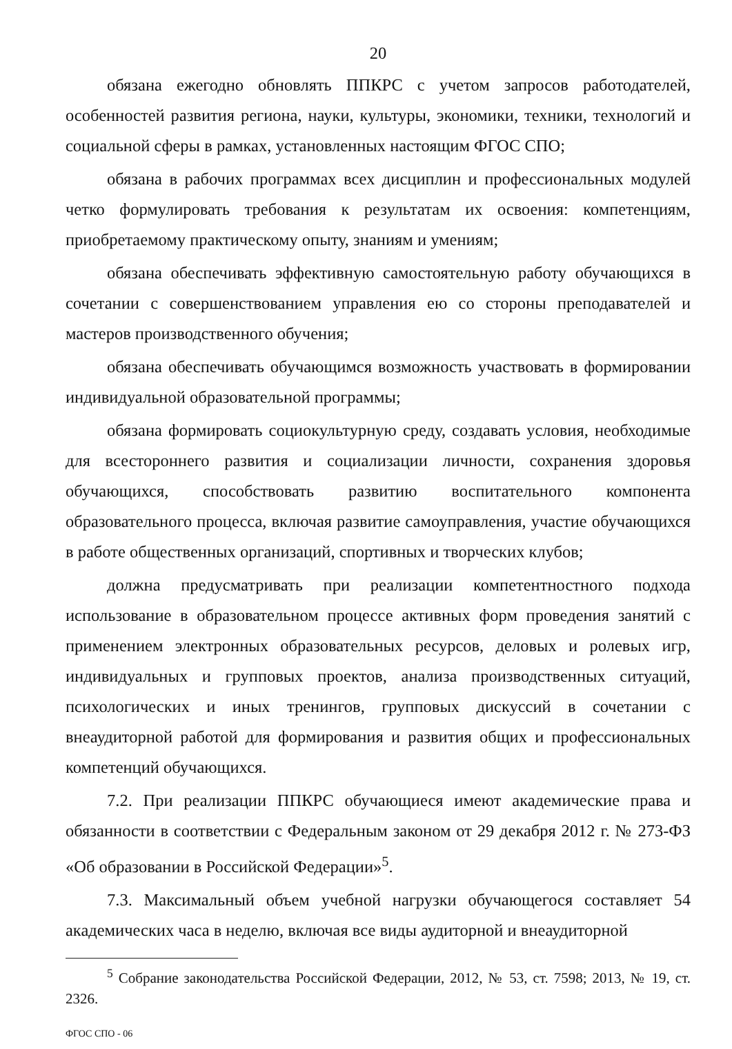20
обязана ежегодно обновлять ППКРС с учетом запросов работодателей, особенностей развития региона, науки, культуры, экономики, техники, технологий и социальной сферы в рамках, установленных настоящим ФГОС СПО;
обязана в рабочих программах всех дисциплин и профессиональных модулей четко формулировать требования к результатам их освоения: компетенциям, приобретаемому практическому опыту, знаниям и умениям;
обязана обеспечивать эффективную самостоятельную работу обучающихся в сочетании с совершенствованием управления ею со стороны преподавателей и мастеров производственного обучения;
обязана обеспечивать обучающимся возможность участвовать в формировании индивидуальной образовательной программы;
обязана формировать социокультурную среду, создавать условия, необходимые для всестороннего развития и социализации личности, сохранения здоровья обучающихся, способствовать развитию воспитательного компонента образовательного процесса, включая развитие самоуправления, участие обучающихся в работе общественных организаций, спортивных и творческих клубов;
должна предусматривать при реализации компетентностного подхода использование в образовательном процессе активных форм проведения занятий с применением электронных образовательных ресурсов, деловых и ролевых игр, индивидуальных и групповых проектов, анализа производственных ситуаций, психологических и иных тренингов, групповых дискуссий в сочетании с внеаудиторной работой для формирования и развития общих и профессиональных компетенций обучающихся.
7.2. При реализации ППКРС обучающиеся имеют академические права и обязанности в соответствии с Федеральным законом от 29 декабря 2012 г. № 273-ФЗ «Об образовании в Российской Федерации»<sup>5</sup>.
7.3. Максимальный объем учебной нагрузки обучающегося составляет 54 академических часа в неделю, включая все виды аудиторной и внеаудиторной
<sup>5</sup> Собрание законодательства Российской Федерации, 2012, № 53, ст. 7598; 2013, № 19, ст. 2326.
ФГОС СПО - 06